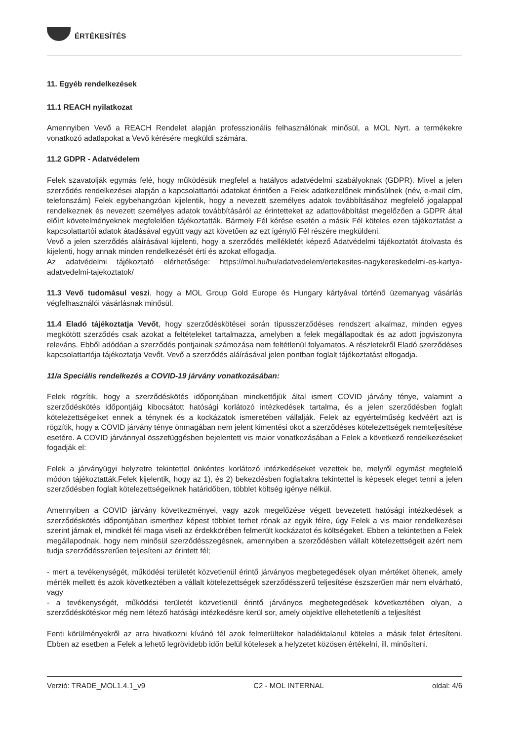ÉRTÉKESÍTÉS
11. Egyéb rendelkezések
11.1 REACH nyilatkozat
Amennyiben Vevő a REACH Rendelet alapján professzionális felhasználónak minősül, a MOL Nyrt. a termékekre vonatkozó adatlapokat a Vevő kérésére megküldi számára.
11.2 GDPR - Adatvédelem
Felek szavatolják egymás felé, hogy működésük megfelel a hatályos adatvédelmi szabályoknak (GDPR). Mivel a jelen szerződés rendelkezései alapján a kapcsolattartói adatokat érintően a Felek adatkezelőnek minősülnek (név, e-mail cím, telefonszám) Felek egybehangzóan kijelentik, hogy a nevezett személyes adatok továbbításához megfelelő jogalappal rendelkeznek és nevezett személyes adatok továbbításáról az érintetteket az adattovábbítást megelőzően a GDPR által előírt követelményeknek megfelelően tájékoztatták. Bármely Fél kérése esetén a másik Fél köteles ezen tájékoztatást a kapcsolattartói adatok átadásával együtt vagy azt követően az ezt igénylő Fél részére megküldeni.
Vevő a jelen szerződés aláírásával kijelenti, hogy a szerződés mellékletét képező Adatvédelmi tájékoztatót átolvasta és kijelenti, hogy annak minden rendelkezését érti és azokat elfogadja.
Az adatvédelmi tájékoztató elérhetősége: https://mol.hu/hu/adatvedelem/ertekesites-nagykereskedelmi-es-kartya-adatvedelmi-tajekoztatok/
11.3 Vevő tudomásul veszi, hogy a MOL Group Gold Europe és Hungary kártyával történő üzemanyag vásárlás végfelhasználói vásárlásnak minősül.
11.4 Eladó tájékoztatja Vevőt, hogy szerződéskötései során típusszerződéses rendszert alkalmaz, minden egyes megkötött szerződés csak azokat a feltételeket tartalmazza, amelyben a felek megállapodtak és az adott jogviszonyra releváns. Ebből adódóan a szerződés pontjainak számozása nem feltétlenül folyamatos. A részletekről Eladó szerződéses kapcsolattartója tájékoztatja Vevőt. Vevő a szerződés aláírásával jelen pontban foglalt tájékoztatást elfogadja.
11/a Speciális rendelkezés a COVID-19 járvány vonatkozásában:
Felek rögzítik, hogy a szerződéskötés időpontjában mindkettőjük által ismert COVID járvány ténye, valamint a szerződéskötés időpontjáig kibocsátott hatósági korlátozó intézkedések tartalma, és a jelen szerződésben foglalt kötelezettségeiket ennek a ténynek és a kockázatok ismeretében vállalják. Felek az egyértelműség kedvéért azt is rögzítik, hogy a COVID járvány ténye önmagában nem jelent kimentési okot a szerződéses kötelezettségek nemteljesítése esetére. A COVID járvánnyal összefüggésben bejelentett vis maior vonatkozásában a Felek a következő rendelkezéseket fogadják el:
Felek a járványügyi helyzetre tekintettel önkéntes korlátozó intézkedéseket vezettek be, melyről egymást megfelelő módon tájékoztatták.Felek kijelentik, hogy az 1), és 2) bekezdésben foglaltakra tekintettel is képesek eleget tenni a jelen szerződésben foglalt kötelezettségeiknek határidőben, többlet költség igénye nélkül.
Amennyiben a COVID járvány következményei, vagy azok megelőzése végett bevezetett hatósági intézkedések a szerződéskötés időpontjában ismerthez képest többlet terhet rónak az egyik félre, úgy Felek a vis maior rendelkezései szerint járnak el, mindkét fél maga viseli az érdekkörében felmerült kockázatot és költségeket. Ebben a tekintetben a Felek megállapodnak, hogy nem minősül szerződésszegésnek, amennyiben a szerződésben vállalt kötelezettségeit azért nem tudja szerződésszerűen teljesíteni az érintett fél;
- mert a tevékenységét, működési területét közvetlenül érintő járványos megbetegedések olyan mértéket öltenek, amely mérték mellett és azok következtében a vállalt kötelezettségek szerződésszerű teljesítése észszerűen már nem elvárható, vagy
- a tevékenységét, működési területét közvetlenül érintő járványos megbetegedések következtében olyan, a szerződéskötéskor még nem létező hatósági intézkedésre kerül sor, amely objektíve ellehetetleníti a teljesítést
Fenti körülményekről az arra hivatkozni kívánó fél azok felmerültekor haladéktalanul köteles a másik felet értesíteni. Ebben az esetben a Felek a lehető legrövidebb időn belül kötelesek a helyzetet közösen értékelni, ill. minősíteni.
Verzió: TRADE_MOL1.4.1_v9 C2 - MOL INTERNAL oldal: 4/6